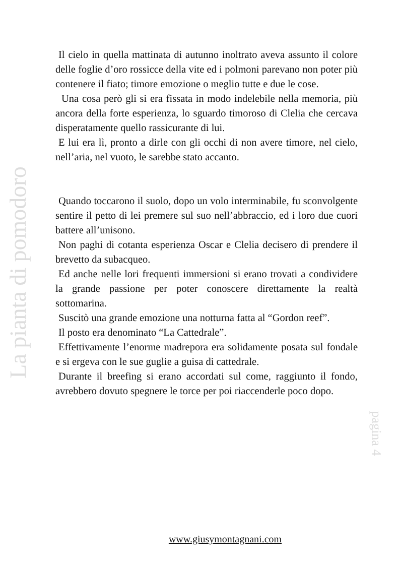Il cielo in quella mattinata di autunno inoltrato aveva assunto il colore delle foglie d’oro rossicce della vite ed i polmoni parevano non poter più contenere il fiato; timore emozione o meglio tutte e due le cose.
Una cosa però gli si era fissata in modo indelebile nella memoria, più ancora della forte esperienza, lo sguardo timoroso di Clelia che cercava disperatamente quello rassicurante di lui.
E lui era lì, pronto a dirle con gli occhi di non avere timore, nel cielo, nell’aria, nel vuoto, le sarebbe stato accanto.
Quando toccarono il suolo, dopo un volo interminabile, fu sconvolgente sentire il petto di lei premere sul suo nell’abbraccio, ed i loro due cuori battere all’unisono.
Non paghi di cotanta esperienza Oscar e Clelia decisero di prendere il brevetto da subacqueo.
Ed anche nelle lori frequenti immersioni si erano trovati a condividere la grande passione per poter conoscere direttamente la realtà sottomarina.
Suscitò una grande emozione una notturna fatta al “Gordon reef”.
Il posto era denominato “La Cattedrale”.
Effettivamente l’enorme madrepora era solidamente posata sul fondale e si ergeva con le sue guglie a guisa di cattedrale.
Durante il breefing si erano accordati sul come, raggiunto il fondo, avrebbero dovuto spegnere le torce per poi riaccenderle poco dopo.
La pianta di pomodoro
pagina 4
www.giusymontagnani.com